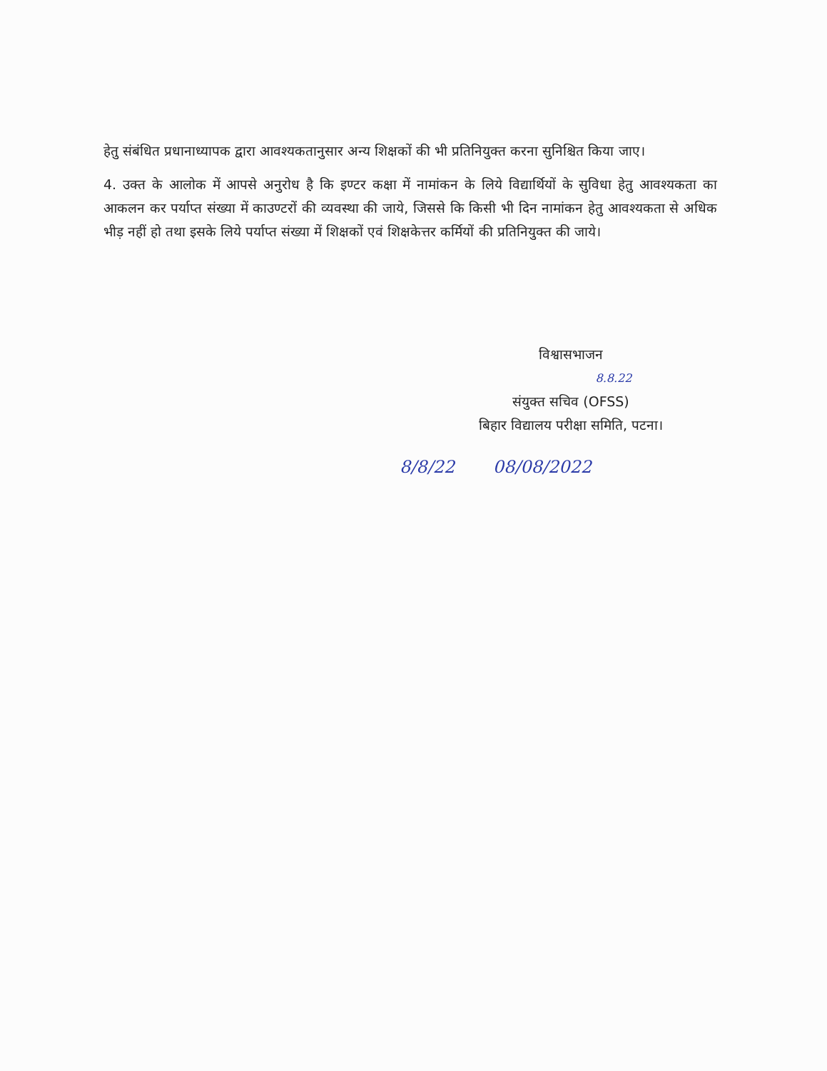हेतु संबंधित प्रधानाध्यापक द्वारा आवश्यकतानुसार अन्य शिक्षकों की भी प्रतिनियुक्त करना सुनिश्चित किया जाए।
4. उक्त के आलोक में आपसे अनुरोध है कि इण्टर कक्षा में नामांकन के लिये विद्यार्थियों के सुविधा हेतु आवश्यकता का आकलन कर पर्याप्त संख्या में काउण्टरों की व्यवस्था की जाये, जिससे कि किसी भी दिन नामांकन हेतु आवश्यकता से अधिक भीड़ नहीं हो तथा इसके लिये पर्याप्त संख्या में शिक्षकों एवं शिक्षकेत्तर कर्मियों की प्रतिनियुक्त की जाये।
विश्वासभाजन
8.8.22
संयुक्त सचिव (OFSS)
बिहार विद्यालय परीक्षा समिति, पटना।
8/8/22 08/08/2022